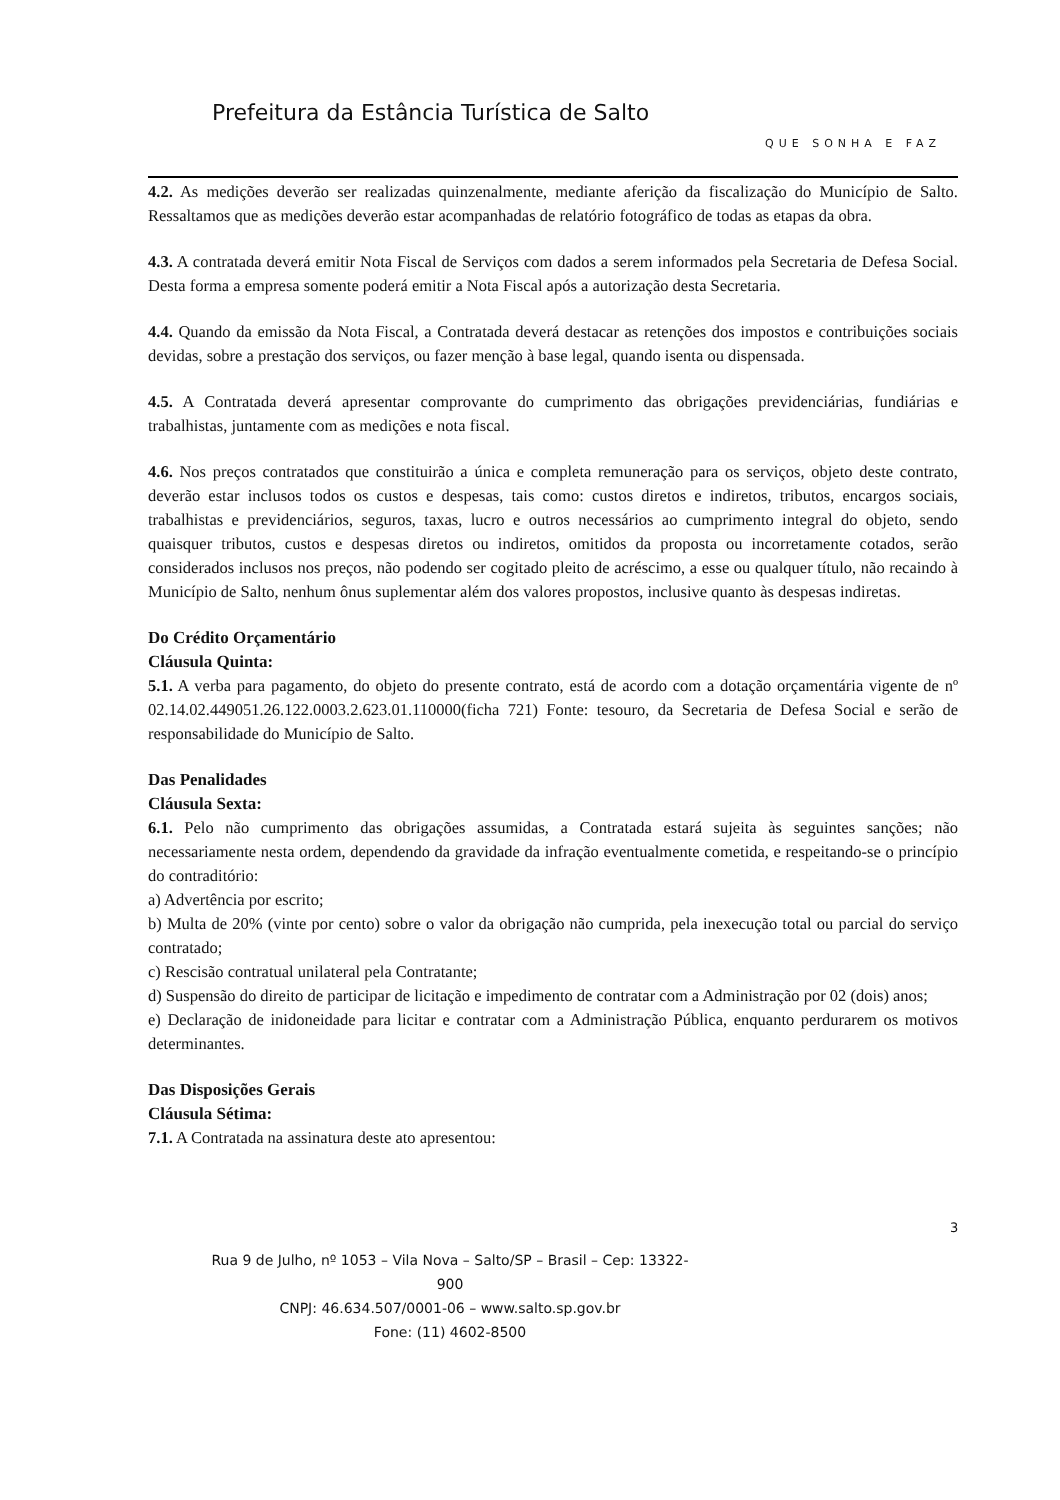Prefeitura da Estância Turística de Salto
QUE SONHA E FAZ
4.2. As medições deverão ser realizadas quinzenalmente, mediante aferição da fiscalização do Município de Salto. Ressaltamos que as medições deverão estar acompanhadas de relatório fotográfico de todas as etapas da obra.
4.3. A contratada deverá emitir Nota Fiscal de Serviços com dados a serem informados pela Secretaria de Defesa Social. Desta forma a empresa somente poderá emitir a Nota Fiscal após a autorização desta Secretaria.
4.4. Quando da emissão da Nota Fiscal, a Contratada deverá destacar as retenções dos impostos e contribuições sociais devidas, sobre a prestação dos serviços, ou fazer menção à base legal, quando isenta ou dispensada.
4.5. A Contratada deverá apresentar comprovante do cumprimento das obrigações previdenciárias, fundiárias e trabalhistas, juntamente com as medições e nota fiscal.
4.6. Nos preços contratados que constituirão a única e completa remuneração para os serviços, objeto deste contrato, deverão estar inclusos todos os custos e despesas, tais como: custos diretos e indiretos, tributos, encargos sociais, trabalhistas e previdenciários, seguros, taxas, lucro e outros necessários ao cumprimento integral do objeto, sendo quaisquer tributos, custos e despesas diretos ou indiretos, omitidos da proposta ou incorretamente cotados, serão considerados inclusos nos preços, não podendo ser cogitado pleito de acréscimo, a esse ou qualquer título, não recaindo à Município de Salto, nenhum ônus suplementar além dos valores propostos, inclusive quanto às despesas indiretas.
Do Crédito Orçamentário
Cláusula Quinta:
5.1. A verba para pagamento, do objeto do presente contrato, está de acordo com a dotação orçamentária vigente de nº 02.14.02.449051.26.122.0003.2.623.01.110000(ficha 721) Fonte: tesouro, da Secretaria de Defesa Social e serão de responsabilidade do Município de Salto.
Das Penalidades
Cláusula Sexta:
6.1. Pelo não cumprimento das obrigações assumidas, a Contratada estará sujeita às seguintes sanções; não necessariamente nesta ordem, dependendo da gravidade da infração eventualmente cometida, e respeitando-se o princípio do contraditório:
a) Advertência por escrito;
b) Multa de 20% (vinte por cento) sobre o valor da obrigação não cumprida, pela inexecução total ou parcial do serviço contratado;
c) Rescisão contratual unilateral pela Contratante;
d) Suspensão do direito de participar de licitação e impedimento de contratar com a Administração por 02 (dois) anos;
e) Declaração de inidoneidade para licitar e contratar com a Administração Pública, enquanto perdurarem os motivos determinantes.
Das Disposições Gerais
Cláusula Sétima:
7.1. A Contratada na assinatura deste ato apresentou:
3
Rua 9 de Julho, nº 1053 – Vila Nova – Salto/SP – Brasil – Cep: 13322-900
CNPJ: 46.634.507/0001-06 – www.salto.sp.gov.br
Fone: (11) 4602-8500